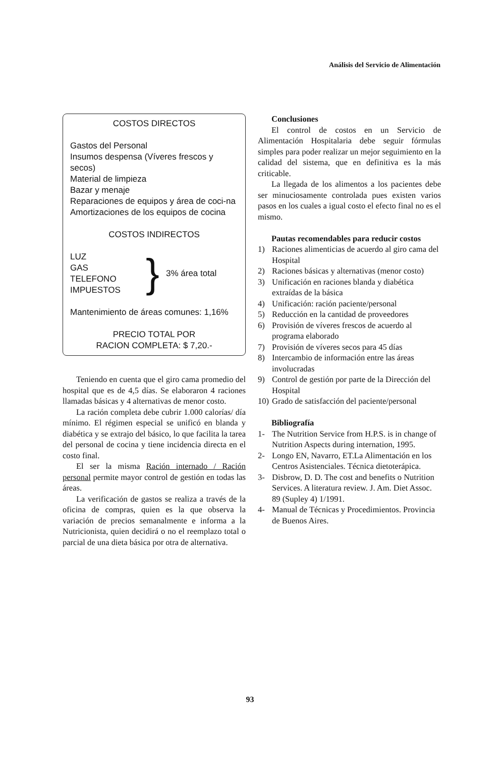Análisis del Servicio de Alimentación
COSTOS DIRECTOS
Gastos del Personal
Insumos despensa (Víveres frescos y secos)
Material de limpieza
Bazar y menaje
Reparaciones de equipos y área de coci-na
Amortizaciones de los equipos de cocina
COSTOS INDIRECTOS
LUZ
GAS
TELEFONO
IMPUESTOS
}
3% área total
Mantenimiento de áreas comunes: 1,16%
PRECIO TOTAL POR
RACION COMPLETA: $ 7,20.-
Teniendo en cuenta que el giro cama promedio del hospital que es de 4,5 días. Se elaboraron 4 raciones llamadas básicas y 4 alternativas de menor costo.
La ración completa debe cubrir 1.000 calorías/ día mínimo. El régimen especial se unificó en blanda y diabética y se extrajo del básico, lo que facilita la tarea del personal de cocina y tiene incidencia directa en el costo final.
El ser la misma Ración internado / Ración personal permite mayor control de gestión en todas las áreas.
La verificación de gastos se realiza a través de la oficina de compras, quien es la que observa la variación de precios semanalmente e informa a la Nutricionista, quien decidirá o no el reemplazo total o parcial de una dieta básica por otra de alternativa.
Conclusiones
El control de costos en un Servicio de Alimentación Hospitalaria debe seguir fórmulas simples para poder realizar un mejor seguimiento en la calidad del sistema, que en definitiva es la más criticable.
La llegada de los alimentos a los pacientes debe ser minuciosamente controlada pues existen varios pasos en los cuales a igual costo el efecto final no es el mismo.
Pautas recomendables para reducir costos
1) Raciones alimenticias de acuerdo al giro cama del Hospital
2) Raciones básicas y alternativas (menor costo)
3) Unificación en raciones blanda y diabética extraídas de la básica
4) Unificación: ración paciente/personal
5) Reducción en la cantidad de proveedores
6) Provisión de víveres frescos de acuerdo al programa elaborado
7) Provisión de víveres secos para 45 días
8) Intercambio de información entre las áreas involucradas
9) Control de gestión por parte de la Dirección del Hospital
10) Grado de satisfacción del paciente/personal
Bibliografía
1- The Nutrition Service from H.P.S. is in change of Nutrition Aspects during internation, 1995.
2- Longo EN, Navarro, ET.La Alimentación en los Centros Asistenciales. Técnica dietoterápica.
3- Disbrow, D. D. The cost and benefits o Nutrition Services. A literatura review. J. Am. Diet Assoc. 89 (Supley 4) 1/1991.
4- Manual de Técnicas y Procedimientos. Provincia de Buenos Aires.
93